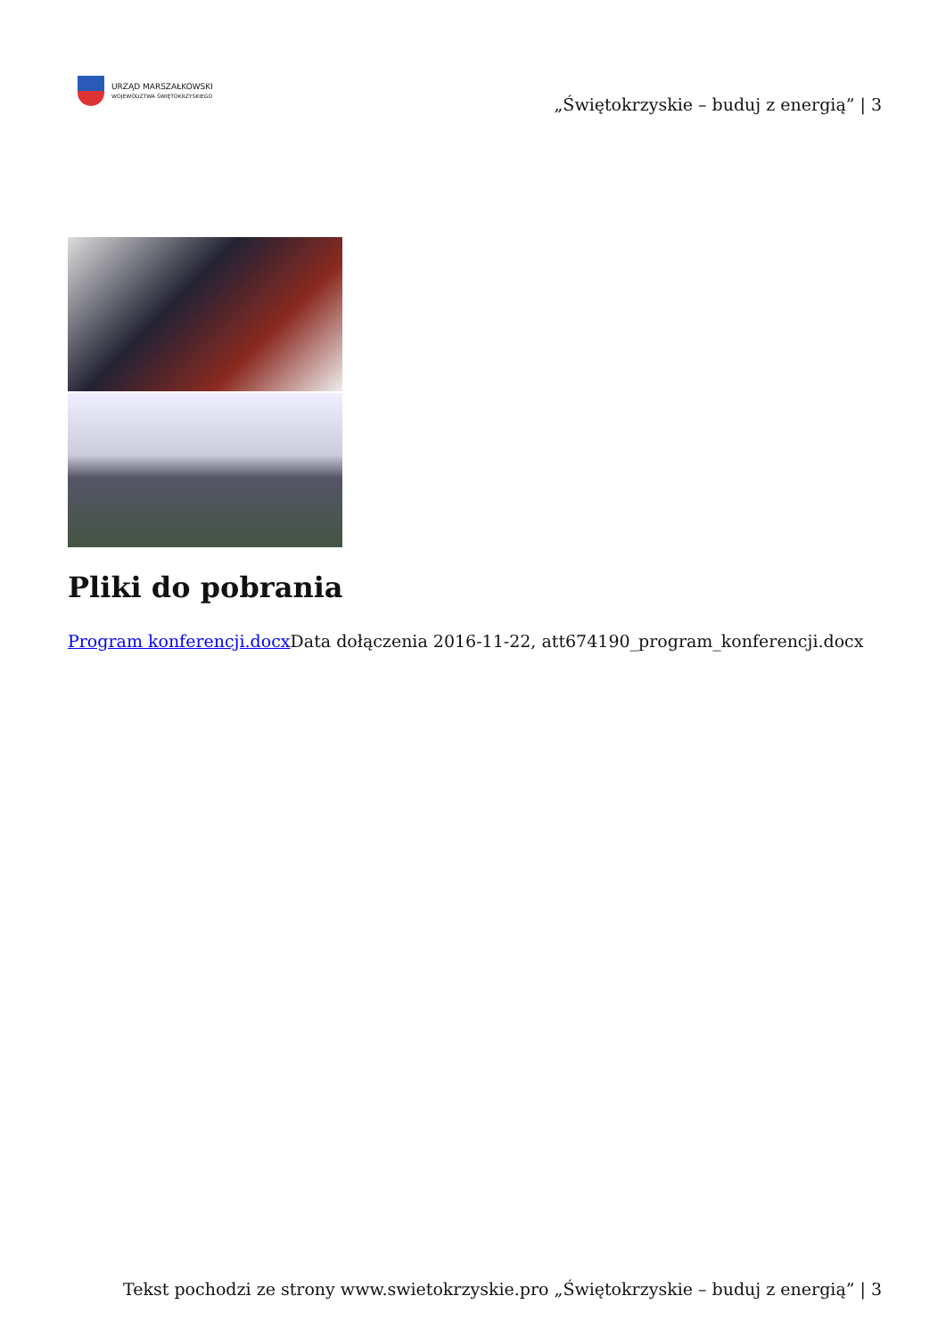URZĄD MARSZAŁKOWSKI
WOJEWÓDZTWA ŚWIĘTOKRZYSKIEGO
„Świętokrzyskie – buduj z energią” | 3
Pliki do pobrania
Program konferencji.docx Data dołączenia 2016-11-22, att674190_program_konferencji.docx
Tekst pochodzi ze strony www.swietokrzyskie.pro „Świętokrzyskie – buduj z energią” | 3